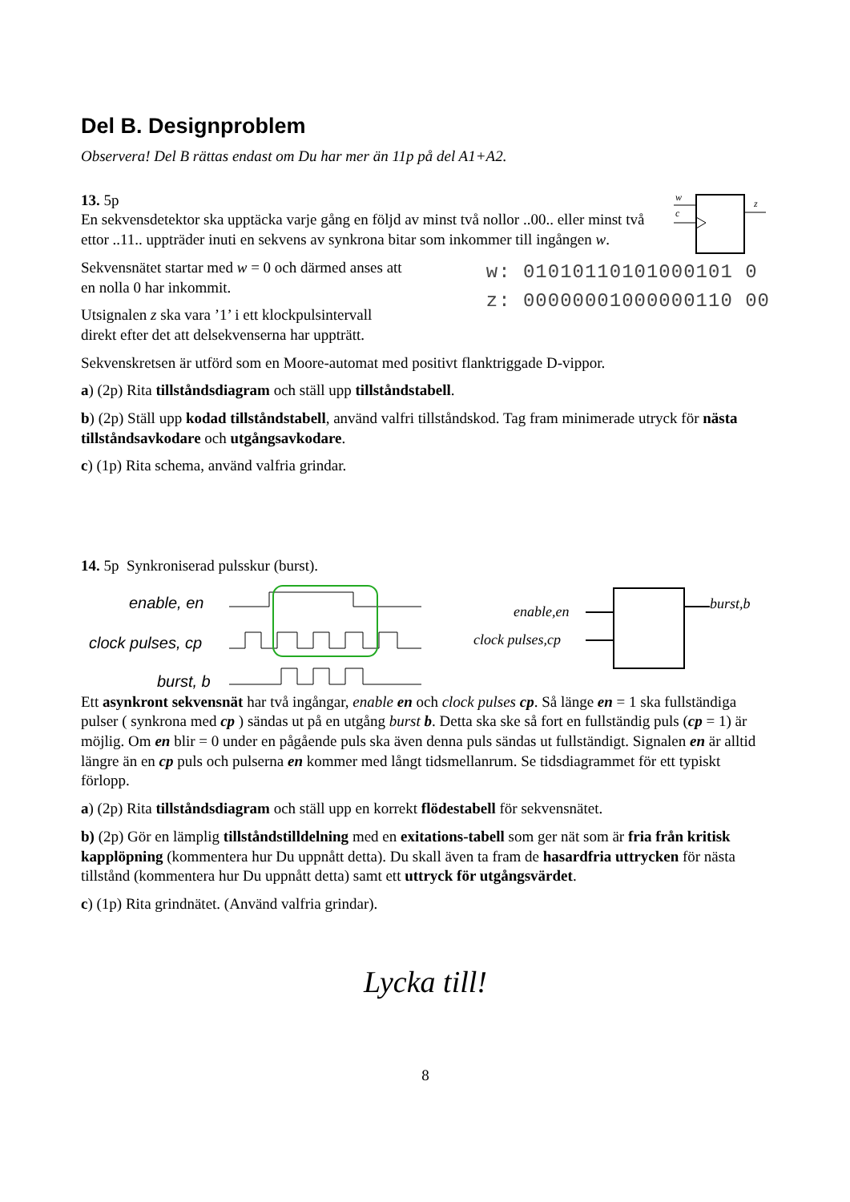Del B. Designproblem
Observera! Del B rättas endast om Du har mer än 11p på del A1+A2.
13. 5p
En sekvensdetektor ska upptäcka varje gång en följd av minst två nollor ..00.. eller minst två ettor ..11.. uppträder inuti en sekvens av synkrona bitar som inkommer till ingången w.
w
c
z
Sekvensnätet startar med w = 0 och därmed anses att
en nolla 0 har inkommit.
Utsignalen z ska vara ’1’ i ett klockpulsintervall
direkt efter det att delsekvenserna har uppträtt.
w: 01010110101000101 0
z: 00000001000000110 00
Sekvenskretsen är utförd som en Moore-automat med positivt flanktriggade D-vippor.
a) (2p) Rita tillståndsdiagram och ställ upp tillståndstabell.
b) (2p) Ställ upp kodad tillståndstabell, använd valfri tillståndskod. Tag fram minimerade utryck för nästa tillståndsavkodare och utgångsavkodare.
c) (1p) Rita schema, använd valfria grindar.
14. 5p Synkroniserad pulsskur (burst).
enable, en
clock pulses, cp
burst, b
enable,en
clock pulses,cp
burst,b
Ett asynkront sekvensnät har två ingångar, enable en och clock pulses cp. Så länge en = 1 ska fullständiga pulser ( synkrona med cp ) sändas ut på en utgång burst b. Detta ska ske så fort en fullständig puls (cp = 1) är möjlig. Om en blir = 0 under en pågående puls ska även denna puls sändas ut fullständigt. Signalen en är alltid längre än en cp puls och pulserna en kommer med långt tidsmellanrum. Se tidsdiagrammet för ett typiskt förlopp.
a) (2p) Rita tillståndsdiagram och ställ upp en korrekt flödestabell för sekvensnätet.
b) (2p) Gör en lämplig tillståndstilldelning med en exitations-tabell som ger nät som är fria från kritisk kapplöpning (kommentera hur Du uppnått detta). Du skall även ta fram de hasardfria uttrycken för nästa tillstånd (kommentera hur Du uppnått detta) samt ett uttryck för utgångsvärdet.
c) (1p) Rita grindnätet. (Använd valfria grindar).
Lycka till!
8